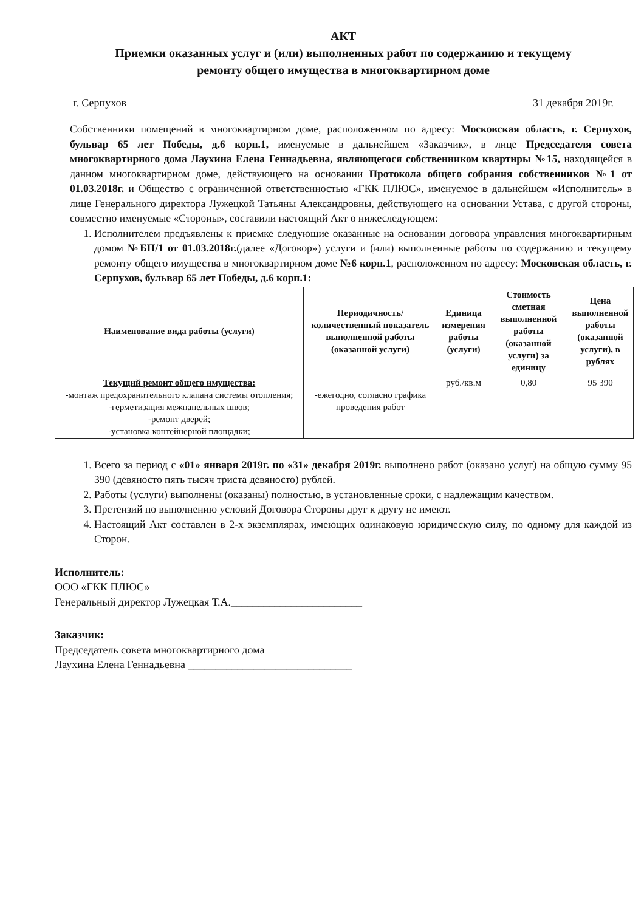АКТ
Приемки оказанных услуг и (или) выполненных работ по содержанию и текущему
ремонту общего имущества в многоквартирном доме
г. Серпухов 31 декабря 2019г.
Собственники помещений в многоквартирном доме, расположенном по адресу: Московская область, г. Серпухов, бульвар 65 лет Победы, д.6 корп.1, именуемые в дальнейшем «Заказчик», в лице Председателя совета многоквартирного дома Лаухина Елена Геннадьевна, являющегося собственником квартиры №15, находящейся в данном многоквартирном доме, действующего на основании Протокола общего собрания собственников №1 от 01.03.2018г. и Общество с ограниченной ответственностью «ГКК ПЛЮС», именуемое в дальнейшем «Исполнитель» в лице Генерального директора Лужецкой Татьяны Александровны, действующего на основании Устава, с другой стороны, совместно именуемые «Стороны», составили настоящий Акт о нижеследующем:
1. Исполнителем предъявлены к приемке следующие оказанные на основании договора управления многоквартирным домом №БП/1 от 01.03.2018г.(далее «Договор») услуги и (или) выполненные работы по содержанию и текущему ремонту общего имущества в многоквартирном доме №6 корп.1, расположенном по адресу: Московская область, г. Серпухов, бульвар 65 лет Победы, д.6 корп.1:
| Наименование вида работы (услуги) | Периодичность/количественный показатель выполненной работы (оказанной услуги) | Единица измерения работы (услуги) | Стоимость сметная выполненной работы (оказанной услуги) за единицу | Цена выполненной работы (оказанной услуги), в рублях |
| --- | --- | --- | --- | --- |
| Текущий ремонт общего имущества: -монтаж предохранительного клапана системы отопления; -герметизация межпанельных швов; -ремонт дверей; -установка контейнерной площадки; | -ежегодно, согласно графика проведения работ | руб./кв.м | 0,80 | 95 390 |
1. Всего за период с «01» января 2019г. по «31» декабря 2019г. выполнено работ (оказано услуг) на общую сумму 95 390 (девяносто пять тысяч триста девяносто) рублей.
2. Работы (услуги) выполнены (оказаны) полностью, в установленные сроки, с надлежащим качеством.
3. Претензий по выполнению условий Договора Стороны друг к другу не имеют.
4. Настоящий Акт составлен в 2-х экземплярах, имеющих одинаковую юридическую силу, по одному для каждой из Сторон.
Исполнитель:
ООО «ГКК ПЛЮС»
Генеральный директор Лужецкая Т.А.________________________
Заказчик:
Председатель совета многоквартирного дома
Лаухина Елена Геннадьевна ______________________________